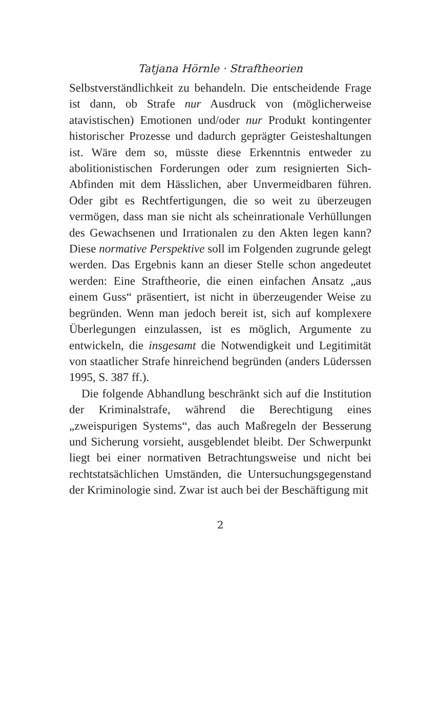Tatjana Hörnle · Straftheorien
Selbstverständlichkeit zu behandeln. Die entscheidende Frage ist dann, ob Strafe nur Ausdruck von (möglicherweise atavistischen) Emotionen und/oder nur Produkt kontingenter historischer Prozesse und dadurch geprägter Geisteshaltungen ist. Wäre dem so, müsste diese Erkenntnis entweder zu abolitionistischen Forderungen oder zum resignierten Sich-Abfinden mit dem Hässlichen, aber Unvermeidbaren führen. Oder gibt es Rechtfertigungen, die so weit zu überzeugen vermögen, dass man sie nicht als scheinrationale Verhüllungen des Gewachsenen und Irrationalen zu den Akten legen kann? Diese normative Perspektive soll im Folgenden zugrunde gelegt werden. Das Ergebnis kann an dieser Stelle schon angedeutet werden: Eine Straftheorie, die einen einfachen Ansatz „aus einem Guss“ präsentiert, ist nicht in überzeugender Weise zu begründen. Wenn man jedoch bereit ist, sich auf komplexere Überlegungen einzulassen, ist es möglich, Argumente zu entwickeln, die insgesamt die Notwendigkeit und Legitimität von staatlicher Strafe hinreichend begründen (anders Lüderssen 1995, S. 387 ff.).
Die folgende Abhandlung beschränkt sich auf die Institution der Kriminalstrafe, während die Berechtigung eines „zweispurigen Systems“, das auch Maßregeln der Besserung und Sicherung vorsieht, ausgeblendet bleibt. Der Schwerpunkt liegt bei einer normativen Betrachtungsweise und nicht bei rechtstatsächlichen Umständen, die Untersuchungsgegenstand der Kriminologie sind. Zwar ist auch bei der Beschäftigung mit
2